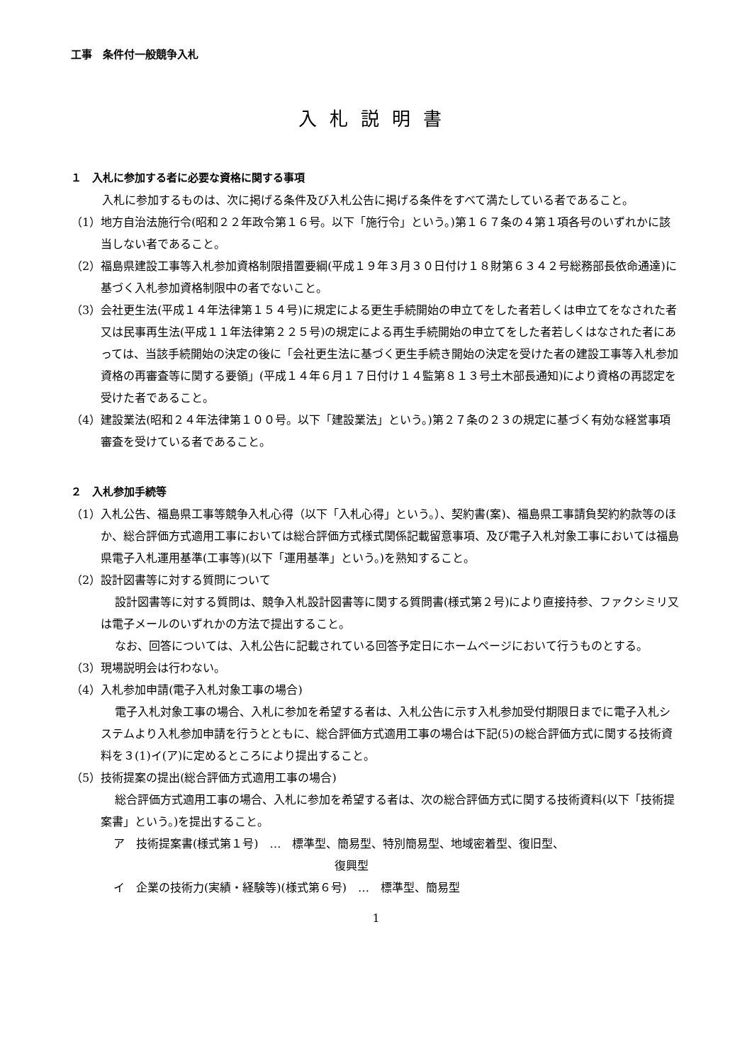工事　条件付一般競争入札
入札説明書
１　入札に参加する者に必要な資格に関する事項
入札に参加するものは、次に掲げる条件及び入札公告に掲げる条件をすべて満たしている者であること。
（1）地方自治法施行令(昭和２２年政令第１６号。以下「施行令」という。)第１６７条の４第１項各号のいずれかに該当しない者であること。
（2）福島県建設工事等入札参加資格制限措置要綱(平成１９年３月３０日付け１８財第６３４２号総務部長依命通達)に基づく入札参加資格制限中の者でないこと。
（3）会社更生法(平成１４年法律第１５４号)に規定による更生手続開始の申立てをした者若しくは申立てをなされた者又は民事再生法(平成１１年法律第２２５号)の規定による再生手続開始の申立てをした者若しくはなされた者にあっては、当該手続開始の決定の後に「会社更生法に基づく更生手続き開始の決定を受けた者の建設工事等入札参加資格の再審査等に関する要領」(平成１４年６月１７日付け１４監第８１３号土木部長通知)により資格の再認定を受けた者であること。
（4）建設業法(昭和２４年法律第１００号。以下「建設業法」という。)第２７条の２３の規定に基づく有効な経営事項審査を受けている者であること。
２　入札参加手続等
（1）入札公告、福島県工事等競争入札心得（以下「入札心得」という。）、契約書(案)、福島県工事請負契約約款等のほか、総合評価方式適用工事においては総合評価方式様式関係記載留意事項、及び電子入札対象工事においては福島県電子入札運用基準(工事等)(以下「運用基準」という。)を熟知すること。
（2）設計図書等に対する質問について
設計図書等に対する質問は、競争入札設計図書等に関する質問書(様式第２号)により直接持参、ファクシミリ又は電子メールのいずれかの方法で提出すること。
なお、回答については、入札公告に記載されている回答予定日にホームページにおいて行うものとする。
（3）現場説明会は行わない。
（4）入札参加申請(電子入札対象工事の場合)
電子入札対象工事の場合、入札に参加を希望する者は、入札公告に示す入札参加受付期限日までに電子入札システムより入札参加申請を行うとともに、総合評価方式適用工事の場合は下記(5)の総合評価方式に関する技術資料を３(1)イ(ア)に定めるところにより提出すること。
（5）技術提案の提出(総合評価方式適用工事の場合)
総合評価方式適用工事の場合、入札に参加を希望する者は、次の総合評価方式に関する技術資料(以下「技術提案書」という。)を提出すること。
ア　技術提案書(様式第１号)　…　標準型、簡易型、特別簡易型、地域密着型、復旧型、
復興型
イ　企業の技術力(実績・経験等)(様式第６号)　…　標準型、簡易型
1